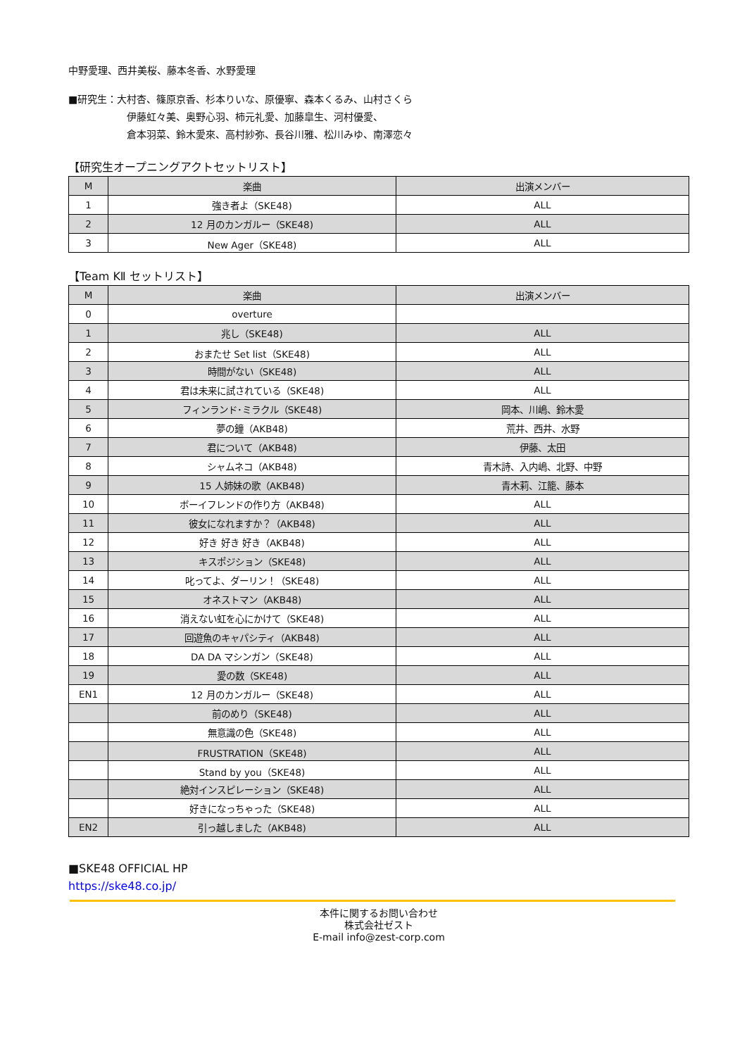中野愛理、西井美桜、藤本冬香、水野愛理
■研究生：大村杏、篠原京香、杉本りいな、原優寧、森本くるみ、山村さくら
伊藤虹々美、奥野心羽、柿元礼愛、加藤皐生、河村優愛、
倉本羽菜、鈴木愛來、高村紗弥、長谷川雅、松川みゆ、南澤恋々
【研究生オープニングアクトセットリスト】
| M | 楽曲 | 出演メンバー |
| --- | --- | --- |
| 1 | 強き者よ（SKE48) | ALL |
| 2 | 12 月のカンガルー（SKE48) | ALL |
| 3 | New Ager（SKE48) | ALL |
【Team KⅡ セットリスト】
| M | 楽曲 | 出演メンバー |
| --- | --- | --- |
| 0 | overture | |
| 1 | 兆し（SKE48) | ALL |
| 2 | おまたせ Set list（SKE48) | ALL |
| 3 | 時間がない（SKE48) | ALL |
| 4 | 君は未来に試されている（SKE48) | ALL |
| 5 | フィンランド･ミラクル（SKE48) | 岡本、川嶋、鈴木愛 |
| 6 | 夢の鐘（AKB48) | 荒井、西井、水野 |
| 7 | 君について（AKB48) | 伊藤、太田 |
| 8 | シャムネコ（AKB48) | 青木詩、入内嶋、北野、中野 |
| 9 | 15 人姉妹の歌（AKB48) | 青木莉、江籠、藤本 |
| 10 | ボーイフレンドの作り方（AKB48) | ALL |
| 11 | 彼女になれますか？（AKB48) | ALL |
| 12 | 好き 好き 好き（AKB48) | ALL |
| 13 | キスポジション（SKE48) | ALL |
| 14 | 叱ってよ、ダーリン！（SKE48) | ALL |
| 15 | オネストマン（AKB48) | ALL |
| 16 | 消えない虹を心にかけて（SKE48) | ALL |
| 17 | 回遊魚のキャパシティ（AKB48) | ALL |
| 18 | DA DA マシンガン（SKE48) | ALL |
| 19 | 愛の数（SKE48) | ALL |
| EN1 | 12 月のカンガルー（SKE48) | ALL |
| | 前のめり（SKE48) | ALL |
| | 無意識の色（SKE48) | ALL |
| | FRUSTRATION（SKE48) | ALL |
| | Stand by you（SKE48) | ALL |
| | 絶対インスピレーション（SKE48) | ALL |
| | 好きになっちゃった（SKE48) | ALL |
| EN2 | 引っ越しました（AKB48) | ALL |
■SKE48 OFFICIAL HP
https://ske48.co.jp/
本件に関するお問い合わせ
株式会社ゼスト
E-mail info@zest-corp.com